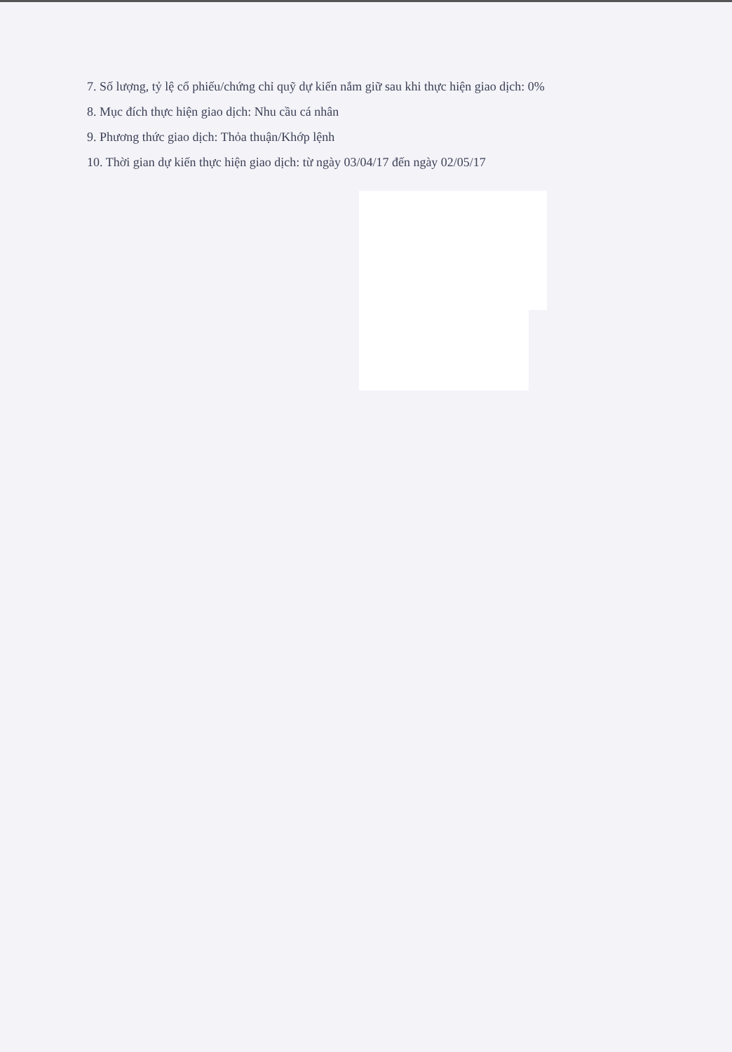7. Số lượng, tỷ lệ cổ phiếu/chứng chỉ quỹ dự kiến nắm giữ sau khi thực hiện giao dịch: 0%
8. Mục đích thực hiện giao dịch: Nhu cầu cá nhân
9. Phương thức giao dịch: Thỏa thuận/Khớp lệnh
10. Thời gian dự kiến thực hiện giao dịch: từ ngày 03/04/17 đến ngày 02/05/17